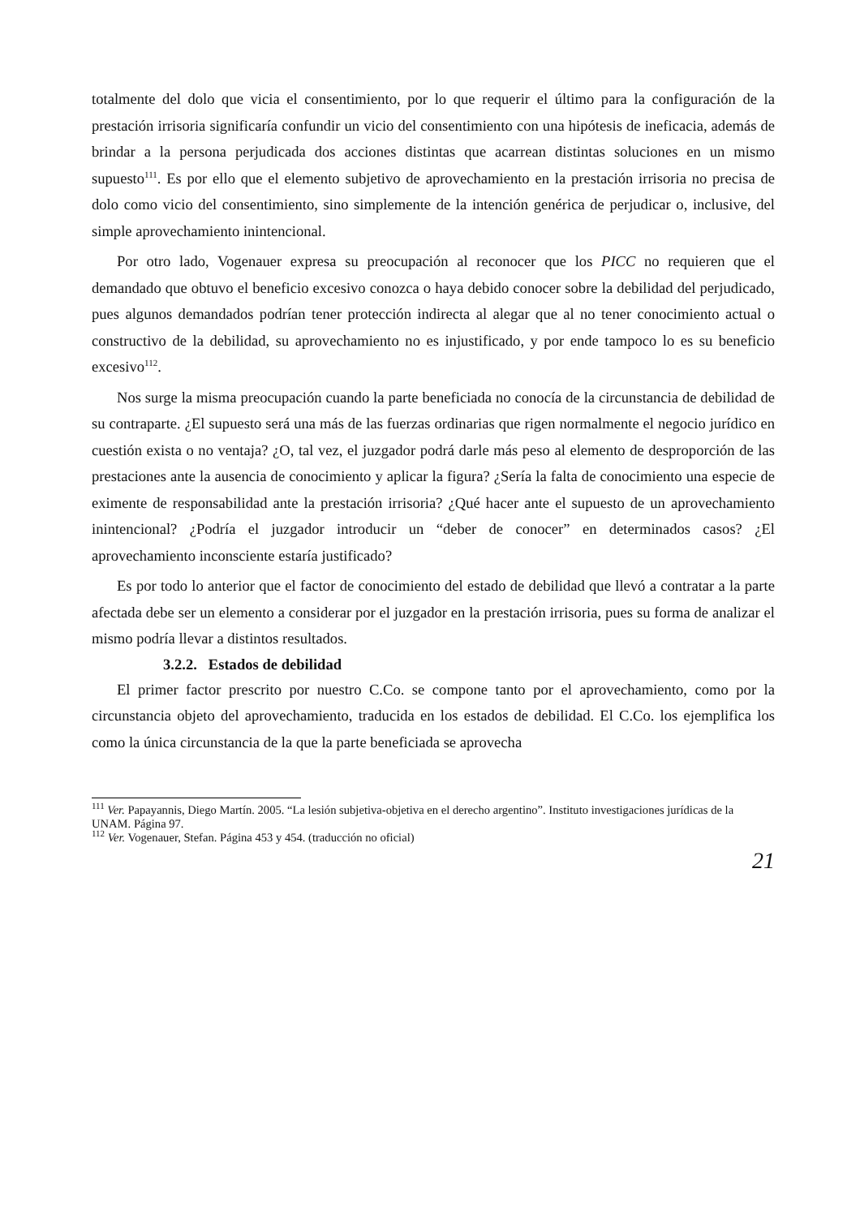totalmente del dolo que vicia el consentimiento, por lo que requerir el último para la configuración de la prestación irrisoria significaría confundir un vicio del consentimiento con una hipótesis de ineficacia, además de brindar a la persona perjudicada dos acciones distintas que acarrean distintas soluciones en un mismo supuesto<sup>111</sup>. Es por ello que el elemento subjetivo de aprovechamiento en la prestación irrisoria no precisa de dolo como vicio del consentimiento, sino simplemente de la intención genérica de perjudicar o, inclusive, del simple aprovechamiento inintencional.
Por otro lado, Vogenauer expresa su preocupación al reconocer que los PICC no requieren que el demandado que obtuvo el beneficio excesivo conozca o haya debido conocer sobre la debilidad del perjudicado, pues algunos demandados podrían tener protección indirecta al alegar que al no tener conocimiento actual o constructivo de la debilidad, su aprovechamiento no es injustificado, y por ende tampoco lo es su beneficio excesivo<sup>112</sup>.
Nos surge la misma preocupación cuando la parte beneficiada no conocía de la circunstancia de debilidad de su contraparte. ¿El supuesto será una más de las fuerzas ordinarias que rigen normalmente el negocio jurídico en cuestión exista o no ventaja? ¿O, tal vez, el juzgador podrá darle más peso al elemento de desproporción de las prestaciones ante la ausencia de conocimiento y aplicar la figura? ¿Sería la falta de conocimiento una especie de eximente de responsabilidad ante la prestación irrisoria? ¿Qué hacer ante el supuesto de un aprovechamiento inintencional? ¿Podría el juzgador introducir un “deber de conocer” en determinados casos? ¿El aprovechamiento inconsciente estaría justificado?
Es por todo lo anterior que el factor de conocimiento del estado de debilidad que llevó a contratar a la parte afectada debe ser un elemento a considerar por el juzgador en la prestación irrisoria, pues su forma de analizar el mismo podría llevar a distintos resultados.
3.2.2. Estados de debilidad
El primer factor prescrito por nuestro C.Co. se compone tanto por el aprovechamiento, como por la circunstancia objeto del aprovechamiento, traducida en los estados de debilidad. El C.Co. los ejemplifica los como la única circunstancia de la que la parte beneficiada se aprovecha
<sup>111</sup> Ver. Papayannis, Diego Martín. 2005. “La lesión subjetiva-objetiva en el derecho argentino”. Instituto investigaciones jurídicas de la UNAM. Página 97.
<sup>112</sup> Ver. Vogenauer, Stefan. Página 453 y 454. (traducción no oficial)
21